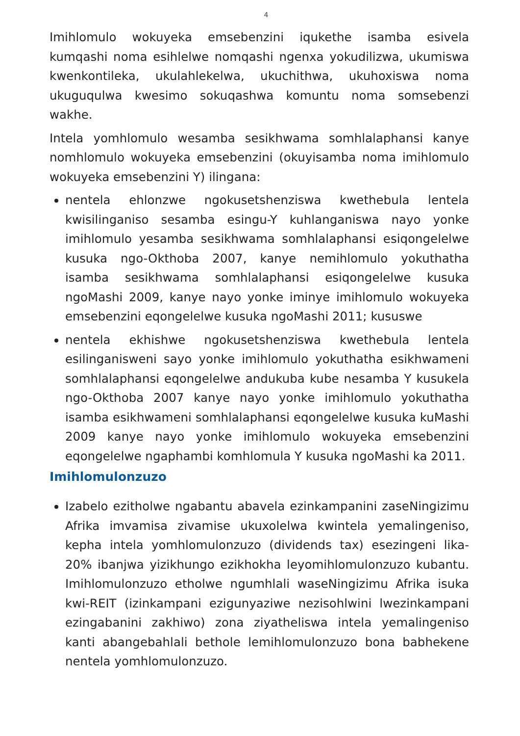4
Imihlomulo wokuyeka emsebenzini iqukethe isamba esivela kumqashi noma esihlelwe nomqashi ngenxa yokudilizwa, ukumiswa kwenkontileka, ukulahlekelwa, ukuchithwa, ukuhoxiswa noma ukuguqulwa kwesimo sokuqashwa komuntu noma somsebenzi wakhe.
Intela yomhlomulo wesamba sesikhwama somhlalaphansi kanye nomhlomulo wokuyeka emsebenzini (okuyisamba noma imihlomulo wokuyeka emsebenzini Y) ilingana:
nentela ehlonzwe ngokusetshenziswa kwethebula lentela kwisilinganiso sesamba esingu-Y kuhlanganiswa nayo yonke imihlomulo yesamba sesikhwama somhlalaphansi esiqongelelwe kusuka ngo-Okthoba 2007, kanye nemihlomulo yokuthatha isamba sesikhwama somhlalaphansi esiqongelelwe kusuka ngoMashi 2009, kanye nayo yonke iminye imihlomulo wokuyeka emsebenzini eqongelelwe kusuka ngoMashi 2011; kususwe
nentela ekhishwe ngokusetshenziswa kwethebula lentela esilinganisweni sayo yonke imihlomulo yokuthatha esikhwameni somhlalaphansi eqongelelwe andukuba kube nesamba Y kusukela ngo-Okthoba 2007 kanye nayo yonke imihlomulo yokuthatha isamba esikhwameni somhlalaphansi eqongelelwe kusuka kuMashi 2009 kanye nayo yonke imihlomulo wokuyeka emsebenzini eqongelelwe ngaphambi komhlomula Y kusuka ngoMashi ka 2011.
Imihlomulonzuzo
Izabelo ezitholwe ngabantu abavela ezinkampanini zaseNingizimu Afrika imvamisa zivamise ukuxolelwa kwintela yemalingeniso, kepha intela yomhlomulonzuzo (dividends tax) esezingeni lika-20% ibanjwa yizikhungo ezikhokha leyomihlomulonzuzo kubantu. Imihlomulonzuzo etholwe ngumhlali waseNingizimu Afrika isuka kwi-REIT (izinkampani ezigunyaziwe nezisohlwini lwezinkampani ezingabanini zakhiwo) zona ziyatheliswa intela yemalingeniso kanti abangebahlali bethole lemihlomulonzuzo bona babhekene nentela yomhlomulonzuzo.